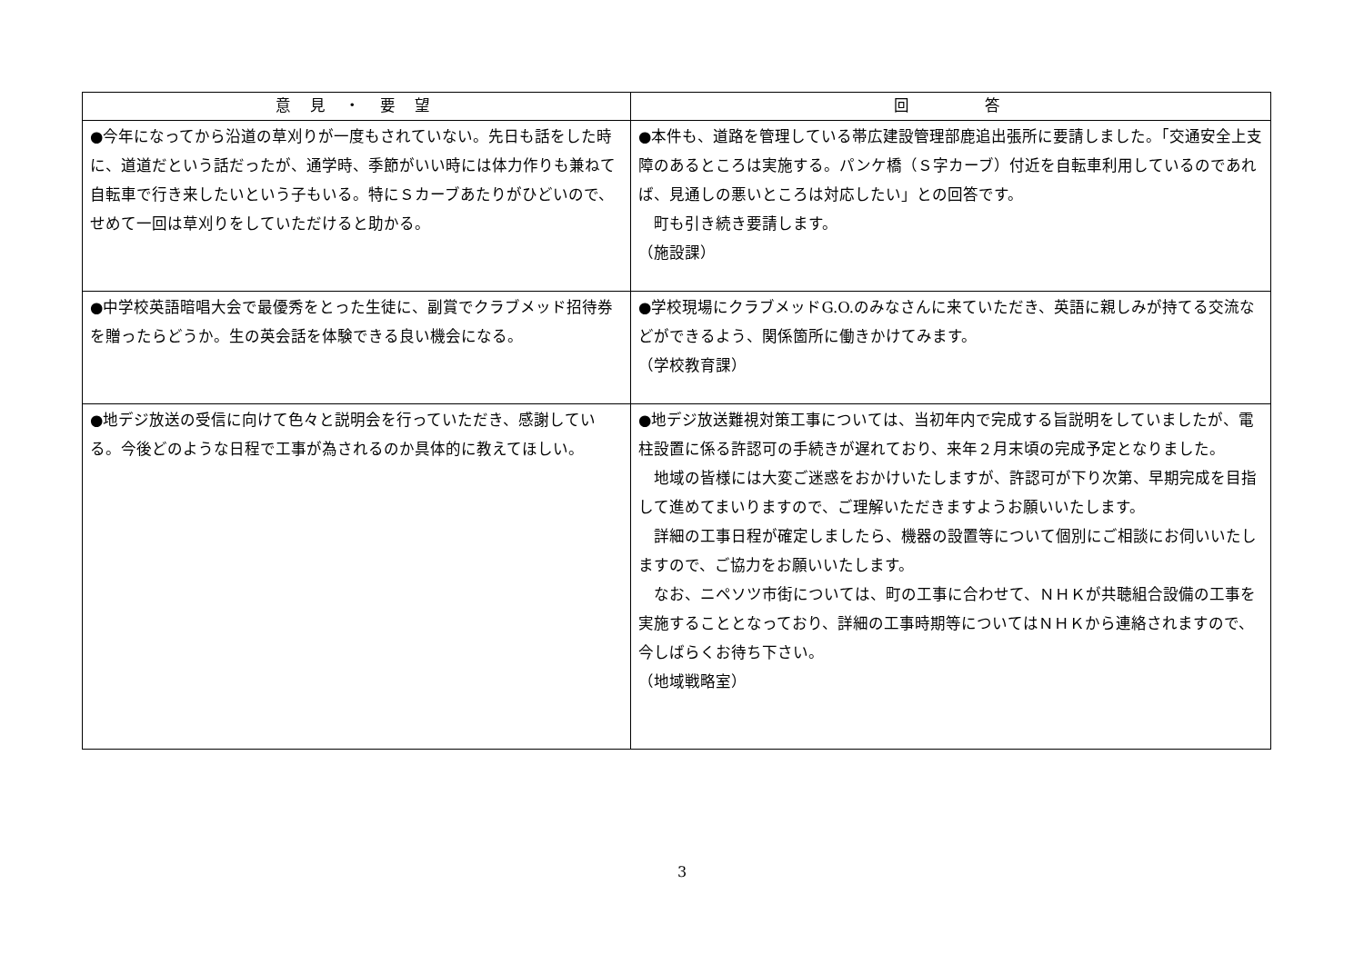| 意 見 ・ 要 望 | 回 答 |
| --- | --- |
| ●今年になってから沿道の草刈りが一度もされていない。先日も話をした時に、道道だという話だったが、通学時、季節がいい時には体力作りも兼ねて自転車で行き来したいという子もいる。特にＳカーブあたりがひどいので、せめて一回は草刈りをしていただけると助かる。 | ●本件も、道路を管理している帯広建設管理部鹿追出張所に要請しました。「交通安全上支障のあるところは実施する。パンケ橋（Ｓ字カーブ）付近を自転車利用しているのであれば、見通しの悪いところは対応したい」との回答です。 町も引き続き要請します。 （施設課） |
| ●中学校英語暗唱大会で最優秀をとった生徒に、副賞でクラブメッド招待券を贈ったらどうか。生の英会話を体験できる良い機会になる。 | ●学校現場にクラブメッドG.O.のみなさんに来ていただき、英語に親しみが持てる交流などができるよう、関係箇所に働きかけてみます。 （学校教育課） |
| ●地デジ放送の受信に向けて色々と説明会を行っていただき、感謝している。今後どのような日程で工事が為されるのか具体的に教えてほしい。 | ●地デジ放送難視対策工事については、当初年内で完成する旨説明をしていましたが、電柱設置に係る許認可の手続きが遅れており、来年２月末頃の完成予定となりました。 地域の皆様には大変ご迷惑をおかけいたしますが、許認可が下り次第、早期完成を目指して進めてまいりますので、ご理解いただきますようお願いいたします。 詳細の工事日程が確定しましたら、機器の設置等について個別にご相談にお伺いいたしますので、ご協力をお願いいたします。 なお、ニペソツ市街については、町の工事に合わせて、ＮＨＫが共聴組合設備の工事を実施することとなっており、詳細の工事時期等についてはＮＨＫから連絡されますので、今しばらくお待ち下さい。 （地域戦略室） |
3